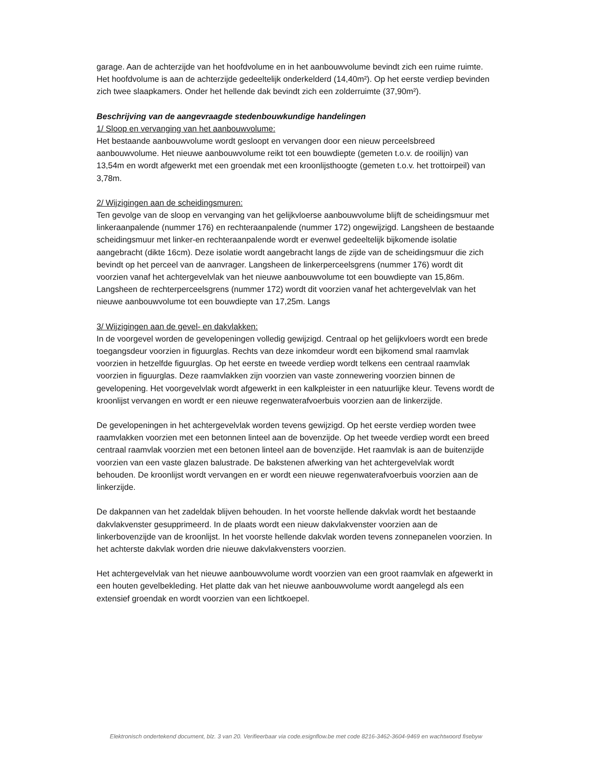garage. Aan de achterzijde van het hoofdvolume en in het aanbouwvolume bevindt zich een ruime ruimte. Het hoofdvolume is aan de achterzijde gedeeltelijk onderkelderd (14,40m²). Op het eerste verdiep bevinden zich twee slaapkamers. Onder het hellende dak bevindt zich een zolderruimte (37,90m²).
Beschrijving van de aangevraagde stedenbouwkundige handelingen
1/ Sloop en vervanging van het aanbouwvolume:
Het bestaande aanbouwvolume wordt gesloopt en vervangen door een nieuw perceelsbreed aanbouwvolume. Het nieuwe aanbouwvolume reikt tot een bouwdiepte (gemeten t.o.v. de rooilijn) van 13,54m en wordt afgewerkt met een groendak met een kroonlijsthoogte (gemeten t.o.v. het trottoirpeil) van 3,78m.
2/ Wijzigingen aan de scheidingsmuren:
Ten gevolge van de sloop en vervanging van het gelijkvloerse aanbouwvolume blijft de scheidingsmuur met linkeraanpalende (nummer 176) en rechteraanpalende (nummer 172) ongewijzigd. Langsheen de bestaande scheidingsmuur met linker-en rechteraanpalende wordt er evenwel gedeeltelijk bijkomende isolatie aangebracht (dikte 16cm). Deze isolatie wordt aangebracht langs de zijde van de scheidingsmuur die zich bevindt op het perceel van de aanvrager. Langsheen de linkerperceelsgrens (nummer 176) wordt dit voorzien vanaf het achtergevelvlak van het nieuwe aanbouwvolume tot een bouwdiepte van 15,86m. Langsheen de rechterperceelsgrens (nummer 172) wordt dit voorzien vanaf het achtergevelvlak van het nieuwe aanbouwvolume tot een bouwdiepte van 17,25m. Langs
3/ Wijzigingen aan de gevel- en dakvlakken:
In de voorgevel worden de gevelopeningen volledig gewijzigd. Centraal op het gelijkvloers wordt een brede toegangsdeur voorzien in figuurglas. Rechts van deze inkomdeur wordt een bijkomend smal raamvlak voorzien in hetzelfde figuurglas. Op het eerste en tweede verdiep wordt telkens een centraal raamvlak voorzien in figuurglas. Deze raamvlakken zijn voorzien van vaste zonnewering voorzien binnen de gevelopening. Het voorgevelvlak wordt afgewerkt in een kalkpleister in een natuurlijke kleur. Tevens wordt de kroonlijst vervangen en wordt er een nieuwe regenwaterafvoerbuis voorzien aan de linkerzijde.
De gevelopeningen in het achtergevelvlak worden tevens gewijzigd. Op het eerste verdiep worden twee raamvlakken voorzien met een betonnen linteel aan de bovenzijde. Op het tweede verdiep wordt een breed centraal raamvlak voorzien met een betonen linteel aan de bovenzijde. Het raamvlak is aan de buitenzijde voorzien van een vaste glazen balustrade. De bakstenen afwerking van het achtergevelvlak wordt behouden. De kroonlijst wordt vervangen en er wordt een nieuwe regenwaterafvoerbuis voorzien aan de linkerzijde.
De dakpannen van het zadeldak blijven behouden. In het voorste hellende dakvlak wordt het bestaande dakvlakvenster gesupprimeerd. In de plaats wordt een nieuw dakvlakvenster voorzien aan de linkerbovenzijde van de kroonlijst. In het voorste hellende dakvlak worden tevens zonnepanelen voorzien. In het achterste dakvlak worden drie nieuwe dakvlakvensters voorzien.
Het achtergevelvlak van het nieuwe aanbouwvolume wordt voorzien van een groot raamvlak en afgewerkt in een houten gevelbekleding. Het platte dak van het nieuwe aanbouwvolume wordt aangelegd als een extensief groendak en wordt voorzien van een lichtkoepel.
Elektronisch ondertekend document, blz. 3 van 20. Verifieerbaar via code.esignflow.be met code 8216-3462-3604-9469 en wachtwoord fisebyw